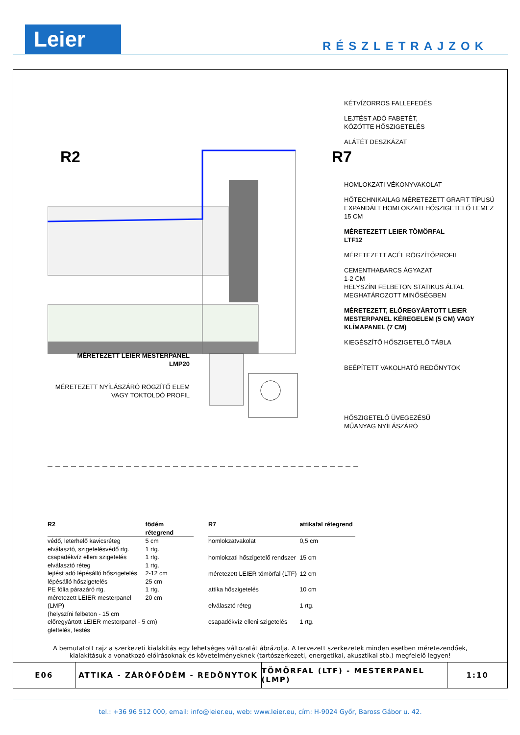Leier RÉSZLETRAJZOK
R2 R7
KÉTVÍZORROS FALLEFEDÉS
LEJTÉST ADÓ FABETÉT,
KÖZÖTTE HŐSZIGETELÉS
ALÁTÉT DESZKÁZAT
HOMLOKZATI VÉKONYVAKOLAT
HŐTECHNIKAILAG MÉRETEZETT GRAFIT TÍPUSÚ EXPANDÁLT HOMLOKZATI HŐSZIGETELŐ LEMEZ 15 CM
MÉRETEZETT LEIER TÖMÖRFAL
LTF12
MÉRETEZETT ACÉL RÖGZÍTŐPROFIL
CEMENTHABARCS ÁGYAZAT
1-2 CM
HELYSZÍNI FELBETON STATIKUS ÁLTAL MEGHATÁROZOTT MINŐSÉGBEN
MÉRETEZETT, ELŐREGYÁRTOTT LEIER MESTERPANEL KÉREGELEM (5 CM) VAGY KLÍMAPANEL (7 CM)
KIEGÉSZÍTŐ HŐSZIGETELŐ TÁBLA
BEÉPÍTETT VAKOLHATÓ REDŐNYTOK
HŐSZIGETELŐ ÜVEGEZÉSŰ
MŰANYAG NYÍLÁSZÁRÓ
MÉRETEZETT LEIER MESTERPANEL
LMP20
MÉRETEZETT NYÍLÁSZÁRÓ RÖGZÍTŐ ELEM
VAGY TOKTOLDÓ PROFIL
| R2 | födém rétegrend |
| --- | --- |
| védő, leterhelő kavicsréteg | 5 cm |
| elválasztó, szigetelésvédő rtg. | 1 rtg. |
| csapadékvíz elleni szigetelés | 1 rtg. |
| elválasztó réteg | 1 rtg. |
| lejtést adó lépésálló hőszigetelés | 2-12 cm |
| lépésálló hőszigetelés | 25 cm |
| PE fólia párazáró rtg. | 1 rtg. |
| méretezett LEIER mesterpanel (LMP) | 20 cm |
| (helyszíni felbeton - 15 cm | |
| előregyártott LEIER mesterpanel - 5 cm) | |
| glettelés, festés | |
| R7 | attikafal rétegrend |
| --- | --- |
| homlokzatvakolat | 0,5 cm |
| homlokzati hőszigetelő rendszer | 15 cm |
| méretezett LEIER tömörfal (LTF) | 12 cm |
| attika hőszigetelés | 10 cm |
| elválasztó réteg | 1 rtg. |
| csapadékvíz elleni szigetelés | 1 rtg. |
A bemutatott rajz a szerkezeti kialakítás egy lehetséges változatát ábrázolja. A tervezett szerkezetek minden esetben méretezendőek,
kialakításuk a vonatkozó előírásoknak és követelményeknek (tartószerkezeti, energetikai, akusztikai stb.) megfelelő legyen!
E06 ATTIKA - ZÁRÓFÖDÉM - REDŐNYTOK TÖMÖRFAL (LTF) - MESTERPANEL (LMP) 1:10
tel.: +36 96 512 000, email: info@leier.eu, web: www.leier.eu, cím: H-9024 Győr, Baross Gábor u. 42.